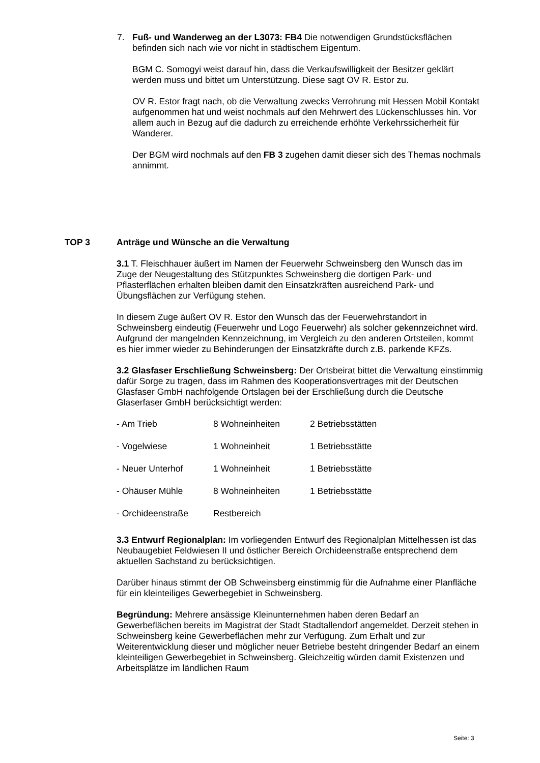7.
Fuß- und Wanderweg an der L3073: FB4 Die notwendigen Grundstücksflächen befinden sich nach wie vor nicht in städtischem Eigentum.
BGM C. Somogyi weist darauf hin, dass die Verkaufswilligkeit der Besitzer geklärt werden muss und bittet um Unterstützung. Diese sagt OV R. Estor zu.
OV R. Estor fragt nach, ob die Verwaltung zwecks Verrohrung mit Hessen Mobil Kontakt aufgenommen hat und weist nochmals auf den Mehrwert des Lückenschlusses hin. Vor allem auch in Bezug auf die dadurch zu erreichende erhöhte Verkehrssicherheit für Wanderer.
Der BGM wird nochmals auf den FB 3 zugehen damit dieser sich des Themas nochmals annimmt.
TOP 3
Anträge und Wünsche an die Verwaltung
3.1 T. Fleischhauer äußert im Namen der Feuerwehr Schweinsberg den Wunsch das im Zuge der Neugestaltung des Stützpunktes Schweinsberg die dortigen Park- und Pflasterflächen erhalten bleiben damit den Einsatzkräften ausreichend Park- und Übungsflächen zur Verfügung stehen.
In diesem Zuge äußert OV R. Estor den Wunsch das der Feuerwehrstandort in Schweinsberg eindeutig (Feuerwehr und Logo Feuerwehr) als solcher gekennzeichnet wird. Aufgrund der mangelnden Kennzeichnung, im Vergleich zu den anderen Ortsteilen, kommt es hier immer wieder zu Behinderungen der Einsatzkräfte durch z.B. parkende KFZs.
3.2 Glasfaser Erschließung Schweinsberg: Der Ortsbeirat bittet die Verwaltung einstimmig dafür Sorge zu tragen, dass im Rahmen des Kooperationsvertrages mit der Deutschen Glasfaser GmbH nachfolgende Ortslagen bei der Erschließung durch die Deutsche Glaserfaser GmbH berücksichtigt werden:
| - Am Trieb | 8 Wohneinheiten | 2 Betriebsstätten |
| - Vogelwiese | 1 Wohneinheit | 1 Betriebsstätte |
| - Neuer Unterhof | 1 Wohneinheit | 1 Betriebsstätte |
| - Ohäuser Mühle | 8 Wohneinheiten | 1 Betriebsstätte |
| - Orchideenstraße | Restbereich | |
3.3 Entwurf Regionalplan: Im vorliegenden Entwurf des Regionalplan Mittelhessen ist das Neubaugebiet Feldwiesen II und östlicher Bereich Orchideenstraße entsprechend dem aktuellen Sachstand zu berücksichtigen.
Darüber hinaus stimmt der OB Schweinsberg einstimmig für die Aufnahme einer Planfläche für ein kleinteiliges Gewerbegebiet in Schweinsberg.
Begründung: Mehrere ansässige Kleinunternehmen haben deren Bedarf an Gewerbeflächen bereits im Magistrat der Stadt Stadtallendorf angemeldet. Derzeit stehen in Schweinsberg keine Gewerbeflächen mehr zur Verfügung. Zum Erhalt und zur Weiterentwicklung dieser und möglicher neuer Betriebe besteht dringender Bedarf an einem kleinteiligen Gewerbegebiet in Schweinsberg. Gleichzeitig würden damit Existenzen und Arbeitsplätze im ländlichen Raum
Seite: 3